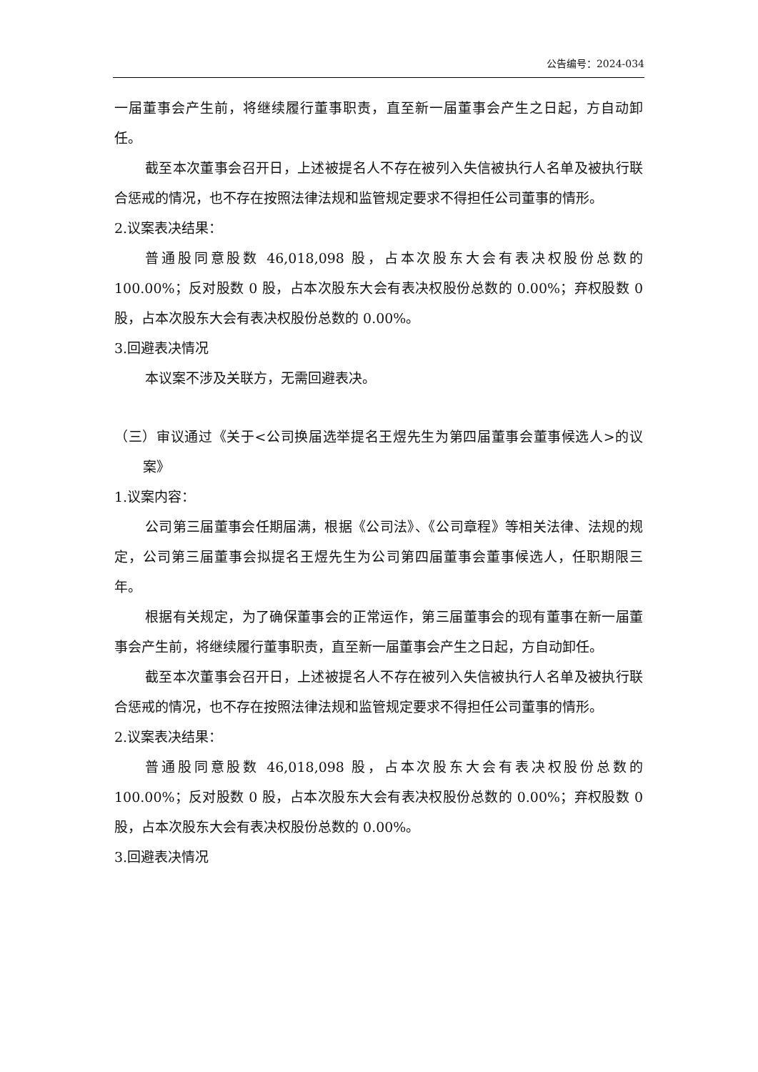公告编号：2024-034
一届董事会产生前，将继续履行董事职责，直至新一届董事会产生之日起，方自动卸任。
截至本次董事会召开日，上述被提名人不存在被列入失信被执行人名单及被执行联合惩戒的情况，也不存在按照法律法规和监管规定要求不得担任公司董事的情形。
2.议案表决结果：
普通股同意股数 46,018,098 股，占本次股东大会有表决权股份总数的 100.00%；反对股数 0 股，占本次股东大会有表决权股份总数的 0.00%；弃权股数 0 股，占本次股东大会有表决权股份总数的 0.00%。
3.回避表决情况
本议案不涉及关联方，无需回避表决。
（三）审议通过《关于<公司换届选举提名王煜先生为第四届董事会董事候选人>的议案》
1.议案内容：
公司第三届董事会任期届满，根据《公司法》、《公司章程》等相关法律、法规的规定，公司第三届董事会拟提名王煜先生为公司第四届董事会董事候选人，任职期限三年。
根据有关规定，为了确保董事会的正常运作，第三届董事会的现有董事在新一届董事会产生前，将继续履行董事职责，直至新一届董事会产生之日起，方自动卸任。
截至本次董事会召开日，上述被提名人不存在被列入失信被执行人名单及被执行联合惩戒的情况，也不存在按照法律法规和监管规定要求不得担任公司董事的情形。
2.议案表决结果：
普通股同意股数 46,018,098 股，占本次股东大会有表决权股份总数的 100.00%；反对股数 0 股，占本次股东大会有表决权股份总数的 0.00%；弃权股数 0 股，占本次股东大会有表决权股份总数的 0.00%。
3.回避表决情况